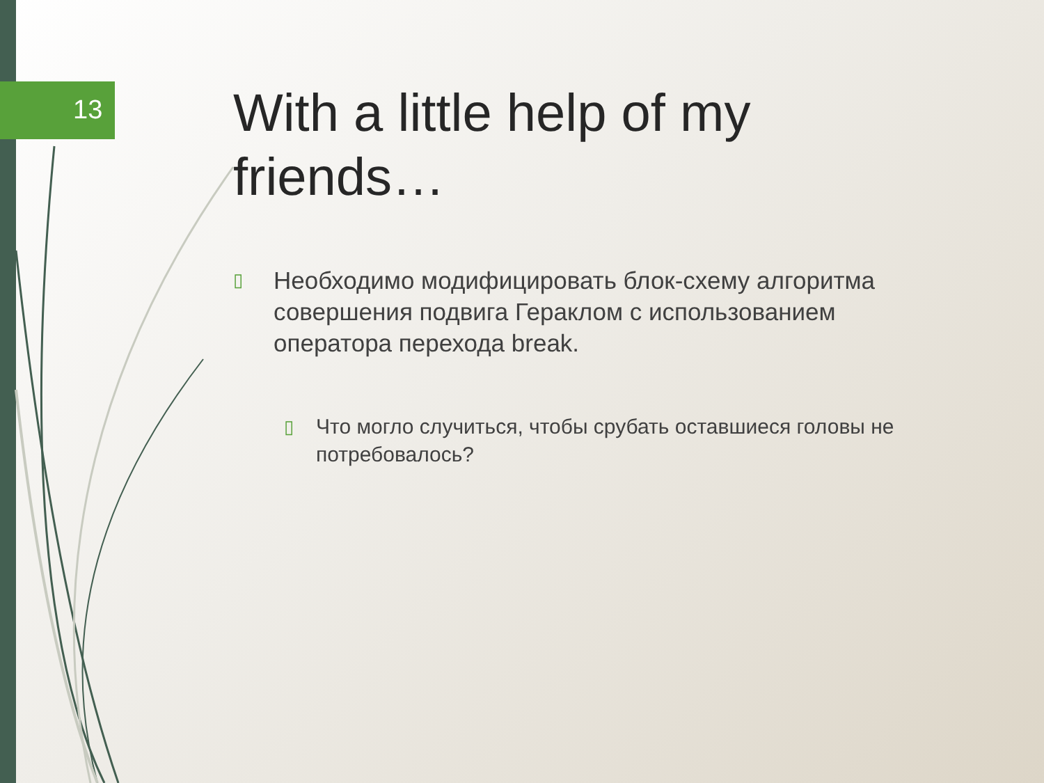13
With a little help of my
friends…
▯ Необходимо модифицировать блок-схему алгоритма совершения подвига Гераклом с использованием оператора перехода break.
▯ Что могло случиться, чтобы срубать оставшиеся головы не потребовалось?